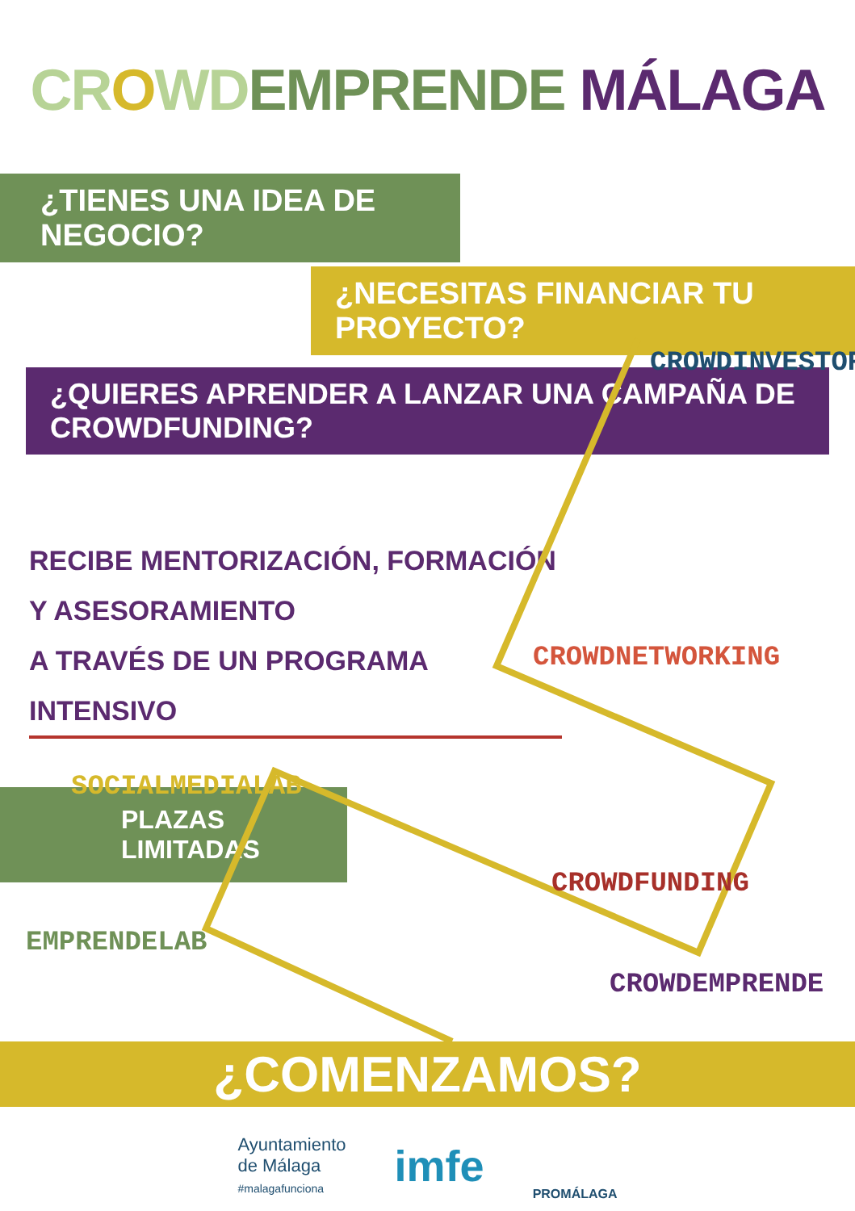CR OWD EMPRENDE MÁLAGA
¿TIENES UNA IDEA DE NEGOCIO?
¿NECESITAS FINANCIAR TU PROYECTO?
¿QUIERES APRENDER A LANZAR UNA CAMPAÑA DE CROWDFUNDING?
RECIBE MENTORIZACIÓN, FORMACIÓN Y ASESORAMIENTO
A TRAVÉS DE UN PROGRAMA INTENSIVO
PLAZAS LIMITADAS
CROWDINVESTOR
CROWDNETWORKING
SOCIALMEDIALAB
CROWDFUNDING
EMPRENDELAB
CROWDEMPRENDE
¿COMENZAMOS?
Ayuntamiento
de Málaga
#malagafunciona
imfe
PROMÁLAGA